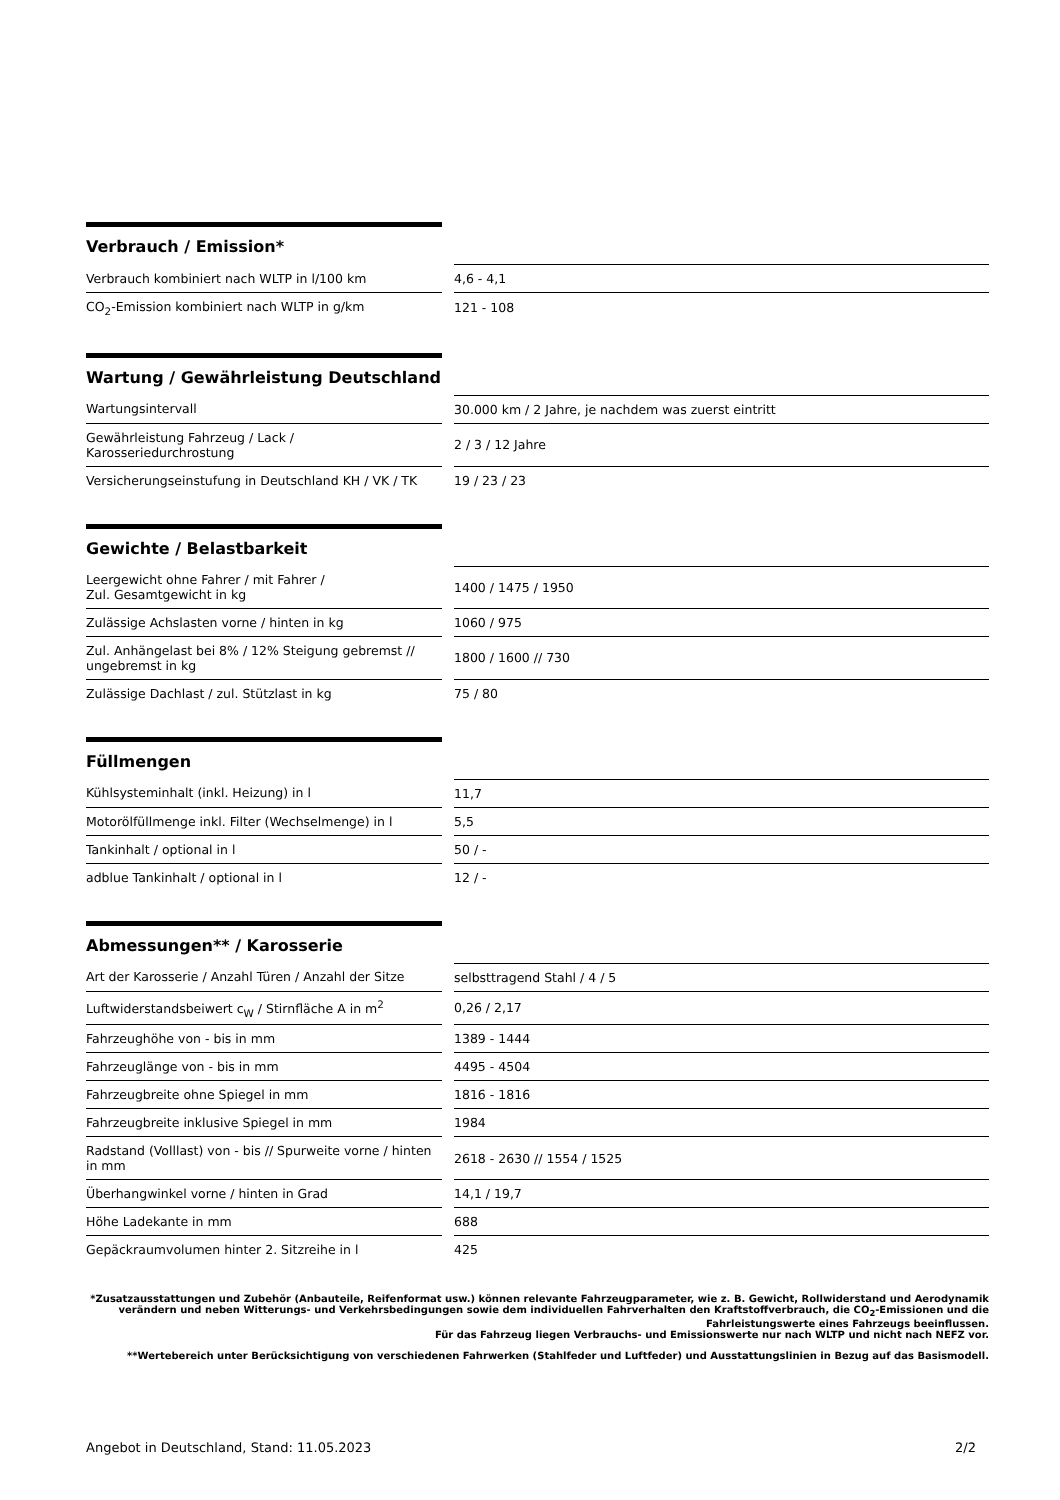Verbrauch / Emission*
| Verbrauch kombiniert nach WLTP in l/100 km | | 4,6 - 4,1 |
| CO<sub>2</sub>-Emission kombiniert nach WLTP in g/km | | 121 - 108 |
Wartung / Gewährleistung Deutschland
| Wartungsintervall | | 30.000 km / 2 Jahre, je nachdem was zuerst eintritt |
| Gewährleistung Fahrzeug / Lack / Karosseriedurchrostung | | 2 / 3 / 12 Jahre |
| Versicherungseinstufung in Deutschland KH / VK / TK | | 19 / 23 / 23 |
Gewichte / Belastbarkeit
| Leergewicht ohne Fahrer / mit Fahrer / Zul. Gesamtgewicht in kg | | 1400 / 1475 / 1950 |
| Zulässige Achslasten vorne / hinten in kg | | 1060 / 975 |
| Zul. Anhängelast bei 8% / 12% Steigung gebremst // ungebremst in kg | | 1800 / 1600 // 730 |
| Zulässige Dachlast / zul. Stützlast in kg | | 75 / 80 |
Füllmengen
| Kühlsysteminhalt (inkl. Heizung) in l | | 11,7 |
| Motorölfüllmenge inkl. Filter (Wechselmenge) in l | | 5,5 |
| Tankinhalt / optional in l | | 50 / - |
| adblue Tankinhalt / optional in l | | 12 / - |
Abmessungen** / Karosserie
| Art der Karosserie / Anzahl Türen / Anzahl der Sitze | | selbsttragend Stahl / 4 / 5 |
| Luftwiderstandsbeiwert c<sub>W</sub> / Stirnfläche A in m<sup>2</sup> | | 0,26 / 2,17 |
| Fahrzeughöhe von - bis in mm | | 1389 - 1444 |
| Fahrzeuglänge von - bis in mm | | 4495 - 4504 |
| Fahrzeugbreite ohne Spiegel in mm | | 1816 - 1816 |
| Fahrzeugbreite inklusive Spiegel in mm | | 1984 |
| Radstand (Volllast) von - bis // Spurweite vorne / hinten in mm | | 2618 - 2630 // 1554 / 1525 |
| Überhangwinkel vorne / hinten in Grad | | 14,1 / 19,7 |
| Höhe Ladekante in mm | | 688 |
| Gepäckraumvolumen hinter 2. Sitzreihe in l | | 425 |
*Zusatzausstattungen und Zubehör (Anbauteile, Reifenformat usw.) können relevante Fahrzeugparameter, wie z. B. Gewicht, Rollwiderstand und Aerodynamik verändern und neben Witterungs- und Verkehrsbedingungen sowie dem individuellen Fahrverhalten den Kraftstoffverbrauch, die CO<sub>2</sub>-Emissionen und die Fahrleistungswerte eines Fahrzeugs beeinflussen.
Für das Fahrzeug liegen Verbrauchs- und Emissionswerte nur nach WLTP und nicht nach NEFZ vor.
**Wertebereich unter Berücksichtigung von verschiedenen Fahrwerken (Stahlfeder und Luftfeder) und Ausstattungslinien in Bezug auf das Basismodell.
Angebot in Deutschland, Stand: 11.05.2023 2/2